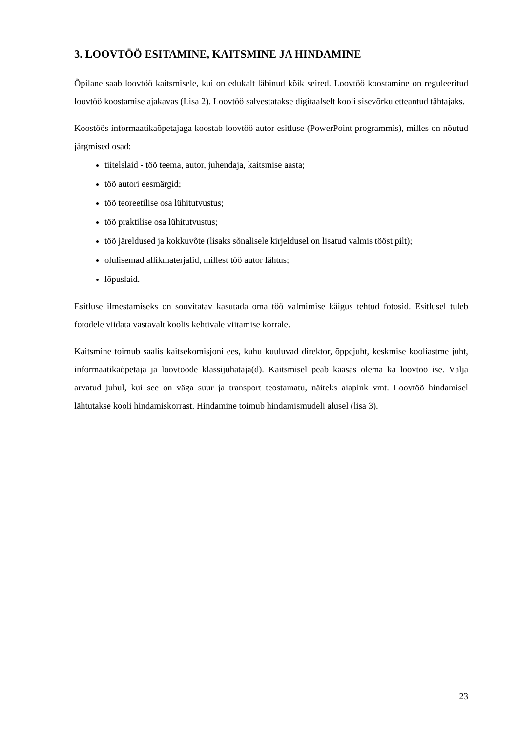3. LOOVTÖÖ ESITAMINE, KAITSMINE JA HINDAMINE
Õpilane saab loovtöö kaitsmisele, kui on edukalt läbinud kõik seired. Loovtöö koostamine on reguleeritud loovtöö koostamise ajakavas (Lisa 2). Loovtöö salvestatakse digitaalselt kooli sisevõrku etteantud tähtajaks.
Koostöös informaatikaõpetajaga koostab loovtöö autor esitluse (PowerPoint programmis), milles on nõutud järgmised osad:
tiitelslaid - töö teema, autor, juhendaja, kaitsmise aasta;
töö autori eesmärgid;
töö teoreetilise osa lühitutvustus;
töö praktilise osa lühitutvustus;
töö järeldused ja kokkuvõte (lisaks sõnalisele kirjeldusel on lisatud valmis tööst pilt);
olulisemad allikmaterjalid, millest töö autor lähtus;
lõpuslaid.
Esitluse ilmestamiseks on soovitatav kasutada oma töö valmimise käigus tehtud fotosid. Esitlusel tuleb fotodele viidata vastavalt koolis kehtivale viitamise korrale.
Kaitsmine toimub saalis kaitsekomisjoni ees, kuhu kuuluvad direktor, õppejuht, keskmise kooliastme juht, informaatikaõpetaja ja loovtööde klassijuhataja(d). Kaitsmisel peab kaasas olema ka loovtöö ise. Välja arvatud juhul, kui see on väga suur ja transport teostamatu, näiteks aiapink vmt. Loovtöö hindamisel lähtutakse kooli hindamiskorrast. Hindamine toimub hindamismudeli alusel (lisa 3).
23